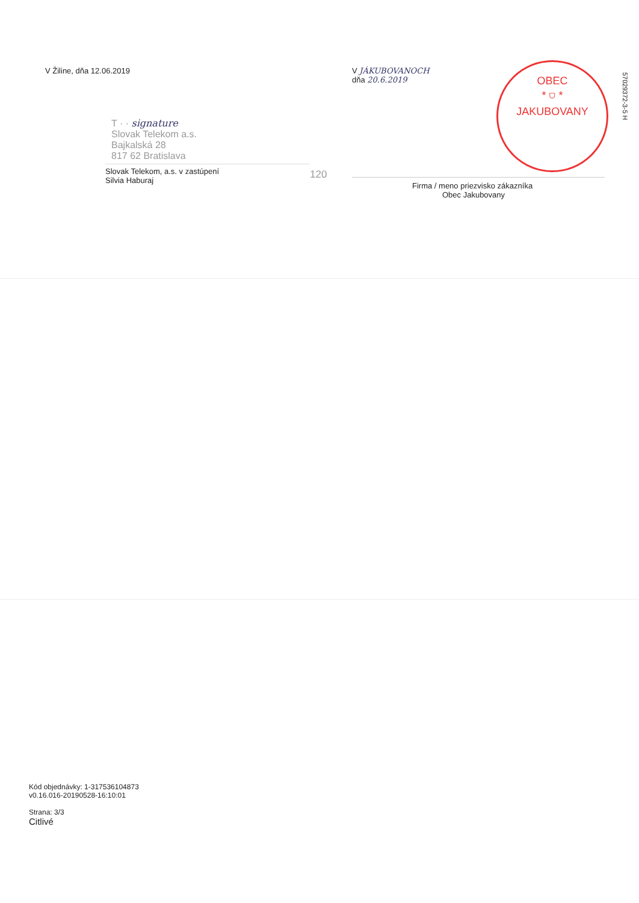V Žiline, dňa 12.06.2019
T · · signature
Slovak Telekom a.s.
Bajkalská 28
817 62 Bratislava
Slovak Telekom, a.s. v zastúpení
Silvia Haburaj
120
V JÁKUBOVANOCH
dňa 20.6.2019
OBEC
* ⛉ *
JAKUBOVANY
Firma / meno priezvisko zákazníka
Obec Jakubovany
57029372-3-5 H
Kód objednávky: 1-317536104873
v0.16.016-20190528-16:10:01
Strana: 3/3
Citlivé